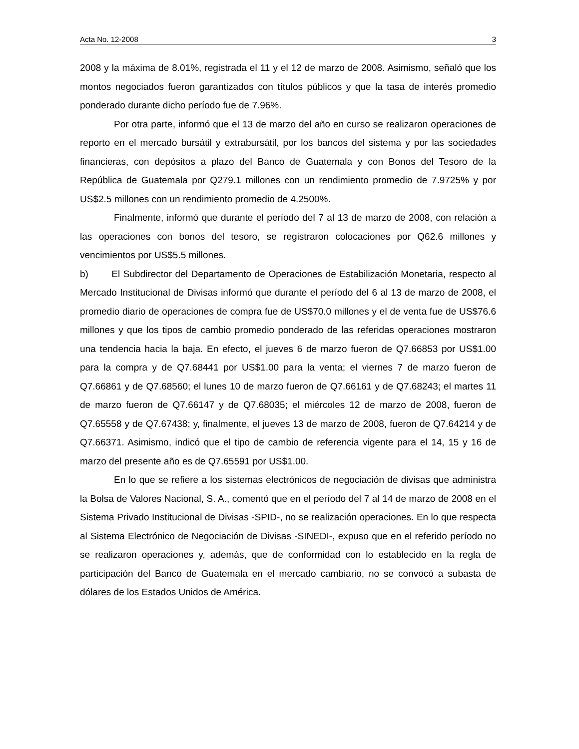Acta No. 12-2008 3
2008 y la máxima de 8.01%, registrada el 11 y el 12 de marzo de 2008. Asimismo, señaló que los montos negociados fueron garantizados con títulos públicos y que la tasa de interés promedio ponderado durante dicho período fue de 7.96%.
Por otra parte, informó que el 13 de marzo del año en curso se realizaron operaciones de reporto en el mercado bursátil y extrabursátil, por los bancos del sistema y por las sociedades financieras, con depósitos a plazo del Banco de Guatemala y con Bonos del Tesoro de la República de Guatemala por Q279.1 millones con un rendimiento promedio de 7.9725% y por US$2.5 millones con un rendimiento promedio de 4.2500%.
Finalmente, informó que durante el período del 7 al 13 de marzo de 2008, con relación a las operaciones con bonos del tesoro, se registraron colocaciones por Q62.6 millones y vencimientos por US$5.5 millones.
b) El Subdirector del Departamento de Operaciones de Estabilización Monetaria, respecto al Mercado Institucional de Divisas informó que durante el período del 6 al 13 de marzo de 2008, el promedio diario de operaciones de compra fue de US$70.0 millones y el de venta fue de US$76.6 millones y que los tipos de cambio promedio ponderado de las referidas operaciones mostraron una tendencia hacia la baja. En efecto, el jueves 6 de marzo fueron de Q7.66853 por US$1.00 para la compra y de Q7.68441 por US$1.00 para la venta; el viernes 7 de marzo fueron de Q7.66861 y de Q7.68560; el lunes 10 de marzo fueron de Q7.66161 y de Q7.68243; el martes 11 de marzo fueron de Q7.66147 y de Q7.68035; el miércoles 12 de marzo de 2008, fueron de Q7.65558 y de Q7.67438; y, finalmente, el jueves 13 de marzo de 2008, fueron de Q7.64214 y de Q7.66371. Asimismo, indicó que el tipo de cambio de referencia vigente para el 14, 15 y 16 de marzo del presente año es de Q7.65591 por US$1.00.
En lo que se refiere a los sistemas electrónicos de negociación de divisas que administra la Bolsa de Valores Nacional, S. A., comentó que en el período del 7 al 14 de marzo de 2008 en el Sistema Privado Institucional de Divisas -SPID-, no se realización operaciones. En lo que respecta al Sistema Electrónico de Negociación de Divisas -SINEDI-, expuso que en el referido período no se realizaron operaciones y, además, que de conformidad con lo establecido en la regla de participación del Banco de Guatemala en el mercado cambiario, no se convocó a subasta de dólares de los Estados Unidos de América.